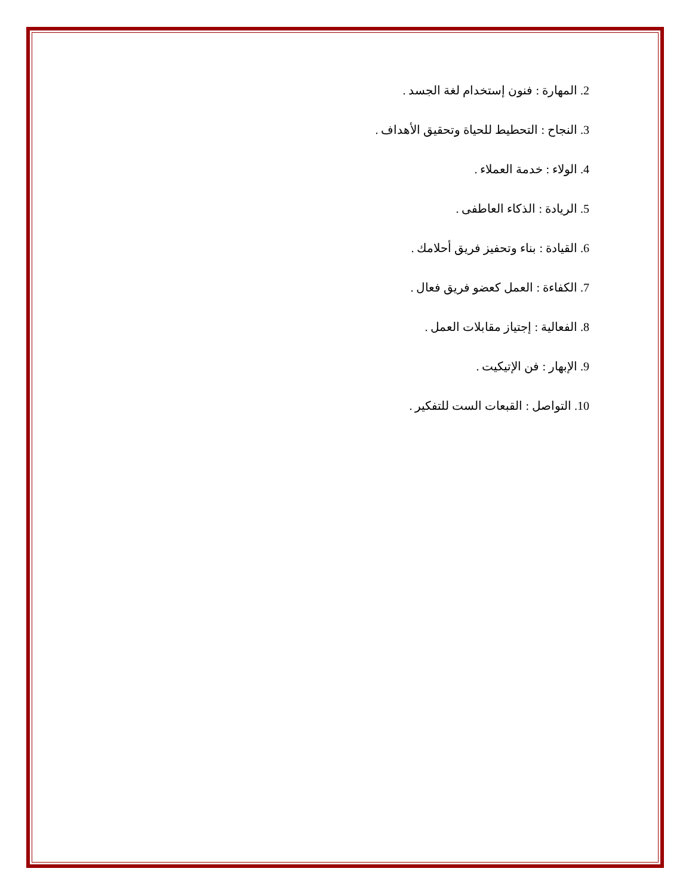2. المهارة : فنون إستخدام لغة الجسد .
3. النجاح : التحطيط للحياة وتحقيق الأهداف .
4. الولاء : خدمة العملاء .
5. الريادة : الذكاء العاطفى .
6. القيادة : بناء وتحفيز فريق أحلامك .
7. الكفاءة : العمل كعضو فريق فعال .
8. الفعالية : إجتياز مقابلات العمل .
9. الإبهار : فن الإتيكيت .
10. التواصل : القبعات الست للتفكير .